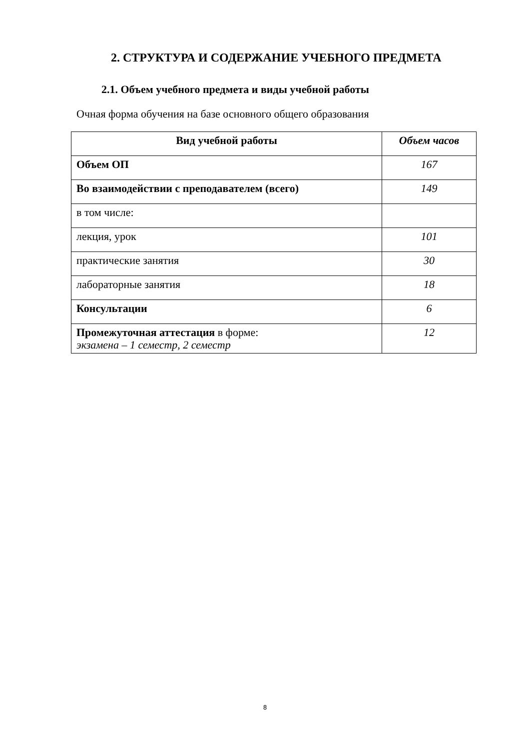2. СТРУКТУРА И СОДЕРЖАНИЕ УЧЕБНОГО ПРЕДМЕТА
2.1. Объем учебного предмета и виды учебной работы
Очная форма обучения на базе основного общего образования
| Вид учебной работы | Объем часов |
| --- | --- |
| Объем ОП | 167 |
| Во взаимодействии с преподавателем (всего) | 149 |
| в том числе: | |
| лекция, урок | 101 |
| практические занятия | 30 |
| лабораторные занятия | 18 |
| Консультации | 6 |
| Промежуточная аттестация в форме: экзамена – 1 семестр, 2 семестр | 12 |
8